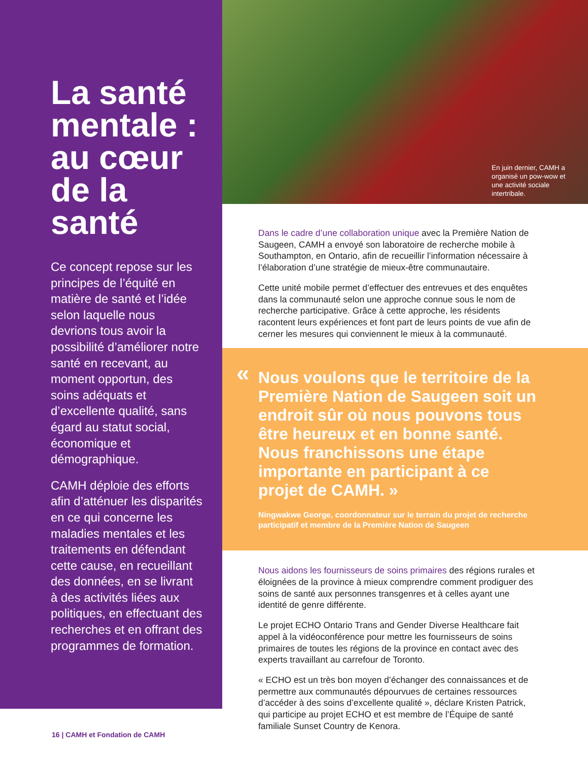La santé mentale : au cœur de la santé
Ce concept repose sur les principes de l’équité en matière de santé et l’idée selon laquelle nous devrions tous avoir la possibilité d’améliorer notre santé en recevant, au moment opportun, des soins adéquats et d’excellente qualité, sans égard au statut social, économique et démographique.
CAMH déploie des efforts afin d’atténuer les disparités en ce qui concerne les maladies mentales et les traitements en défendant cette cause, en recueillant des données, en se livrant à des activités liées aux politiques, en effectuant des recherches et en offrant des programmes de formation.
En juin dernier, CAMH a organisé un pow-wow et une activité sociale intertribale.
Dans le cadre d’une collaboration unique avec la Première Nation de Saugeen, CAMH a envoyé son laboratoire de recherche mobile à Southampton, en Ontario, afin de recueillir l’information nécessaire à l’élaboration d’une stratégie de mieux-être communautaire.
Cette unité mobile permet d’effectuer des entrevues et des enquêtes dans la communauté selon une approche connue sous le nom de recherche participative. Grâce à cette approche, les résidents racontent leurs expériences et font part de leurs points de vue afin de cerner les mesures qui conviennent le mieux à la communauté.
«
Nous voulons que le territoire de la Première Nation de Saugeen soit un endroit sûr où nous pouvons tous être heureux et en bonne santé. Nous franchissons une étape importante en participant à ce projet de CAMH. »
Ningwakwe George, coordonnateur sur le terrain du projet de recherche participatif et membre de la Première Nation de Saugeen
Nous aidons les fournisseurs de soins primaires des régions rurales et éloignées de la province à mieux comprendre comment prodiguer des soins de santé aux personnes transgenres et à celles ayant une identité de genre différente.
Le projet ECHO Ontario Trans and Gender Diverse Healthcare fait appel à la vidéoconférence pour mettre les fournisseurs de soins primaires de toutes les régions de la province en contact avec des experts travaillant au carrefour de Toronto.
« ECHO est un très bon moyen d’échanger des connaissances et de permettre aux communautés dépourvues de certaines ressources d’accéder à des soins d’excellente qualité », déclare Kristen Patrick, qui participe au projet ECHO et est membre de l’Équipe de santé familiale Sunset Country de Kenora.
16 | CAMH et Fondation de CAMH